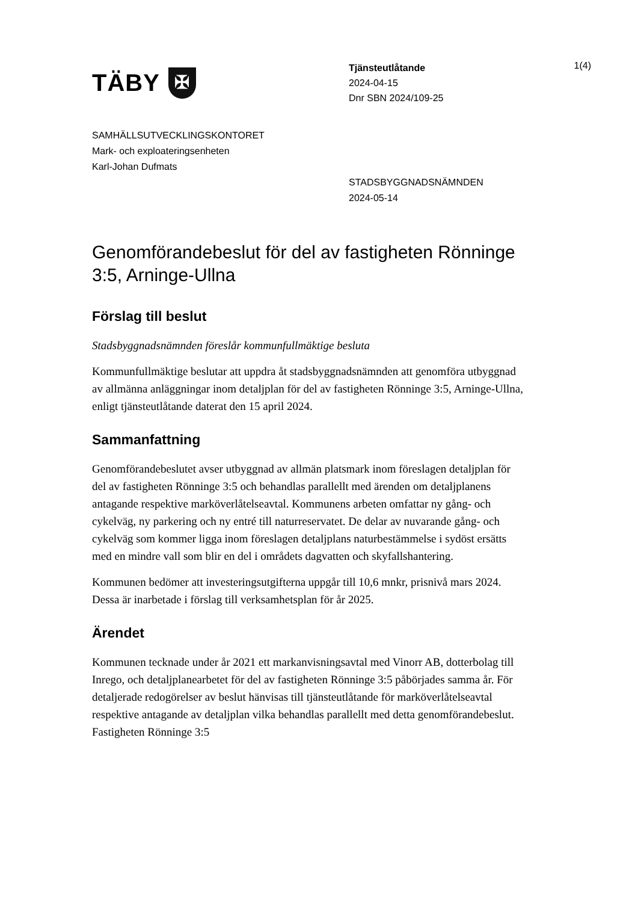TÄBY ✠
Tjänsteutlåtande
2024-04-15
Dnr SBN 2024/109-25
1(4)
SAMHÄLLSUTVECKLINGSKONTORET
Mark- och exploateringsenheten
Karl-Johan Dufmats
STADSBYGGNADSNÄMNDEN
2024-05-14
Genomförandebeslut för del av fastigheten Rönninge 3:5, Arninge-Ullna
Förslag till beslut
Stadsbyggnadsnämnden föreslår kommunfullmäktige besluta
Kommunfullmäktige beslutar att uppdra åt stadsbyggnadsnämnden att genomföra utbyggnad av allmänna anläggningar inom detaljplan för del av fastigheten Rönninge 3:5, Arninge-Ullna, enligt tjänsteutlåtande daterat den 15 april 2024.
Sammanfattning
Genomförandebeslutet avser utbyggnad av allmän platsmark inom föreslagen detaljplan för del av fastigheten Rönninge 3:5 och behandlas parallellt med ärenden om detaljplanens antagande respektive marköverlåtelseavtal. Kommunens arbeten omfattar ny gång- och cykelväg, ny parkering och ny entré till naturreservatet. De delar av nuvarande gång- och cykelväg som kommer ligga inom föreslagen detaljplans naturbestämmelse i sydöst ersätts med en mindre vall som blir en del i områdets dagvatten och skyfallshantering.
Kommunen bedömer att investeringsutgifterna uppgår till 10,6 mnkr, prisnivå mars 2024. Dessa är inarbetade i förslag till verksamhetsplan för år 2025.
Ärendet
Kommunen tecknade under år 2021 ett markanvisningsavtal med Vinorr AB, dotterbolag till Inrego, och detaljplanearbetet för del av fastigheten Rönninge 3:5 påbörjades samma år. För detaljerade redogörelser av beslut hänvisas till tjänsteutlåtande för marköverlåtelseavtal respektive antagande av detaljplan vilka behandlas parallellt med detta genomförandebeslut. Fastigheten Rönninge 3:5